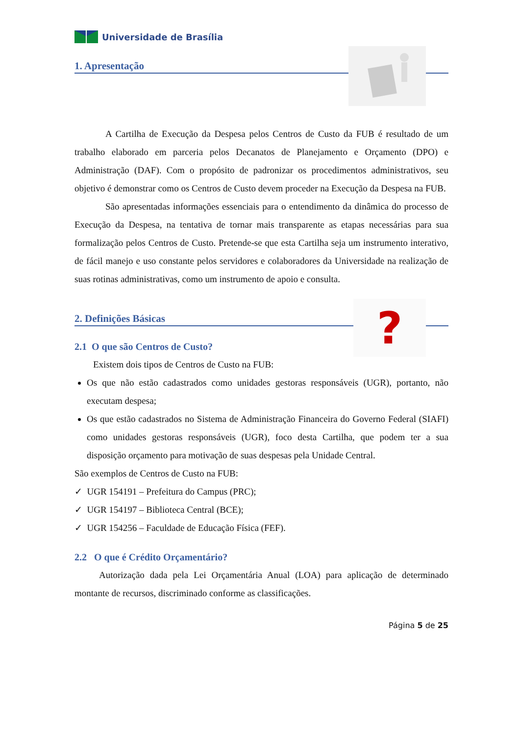Universidade de Brasília
1. Apresentação
A Cartilha de Execução da Despesa pelos Centros de Custo da FUB é resultado de um trabalho elaborado em parceria pelos Decanatos de Planejamento e Orçamento (DPO) e Administração (DAF). Com o propósito de padronizar os procedimentos administrativos, seu objetivo é demonstrar como os Centros de Custo devem proceder na Execução da Despesa na FUB.
São apresentadas informações essenciais para o entendimento da dinâmica do processo de Execução da Despesa, na tentativa de tornar mais transparente as etapas necessárias para sua formalização pelos Centros de Custo. Pretende-se que esta Cartilha seja um instrumento interativo, de fácil manejo e uso constante pelos servidores e colaboradores da Universidade na realização de suas rotinas administrativas, como um instrumento de apoio e consulta.
?
2. Definições Básicas
2.1 O que são Centros de Custo?
Existem dois tipos de Centros de Custo na FUB:
Os que não estão cadastrados como unidades gestoras responsáveis (UGR), portanto, não executam despesa;
Os que estão cadastrados no Sistema de Administração Financeira do Governo Federal (SIAFI) como unidades gestoras responsáveis (UGR), foco desta Cartilha, que podem ter a sua disposição orçamento para motivação de suas despesas pela Unidade Central.
São exemplos de Centros de Custo na FUB:
✓ UGR 154191 – Prefeitura do Campus (PRC);
✓ UGR 154197 – Biblioteca Central (BCE);
✓ UGR 154256 – Faculdade de Educação Física (FEF).
2.2 O que é Crédito Orçamentário?
Autorização dada pela Lei Orçamentária Anual (LOA) para aplicação de determinado montante de recursos, discriminado conforme as classificações.
Página 5 de 25